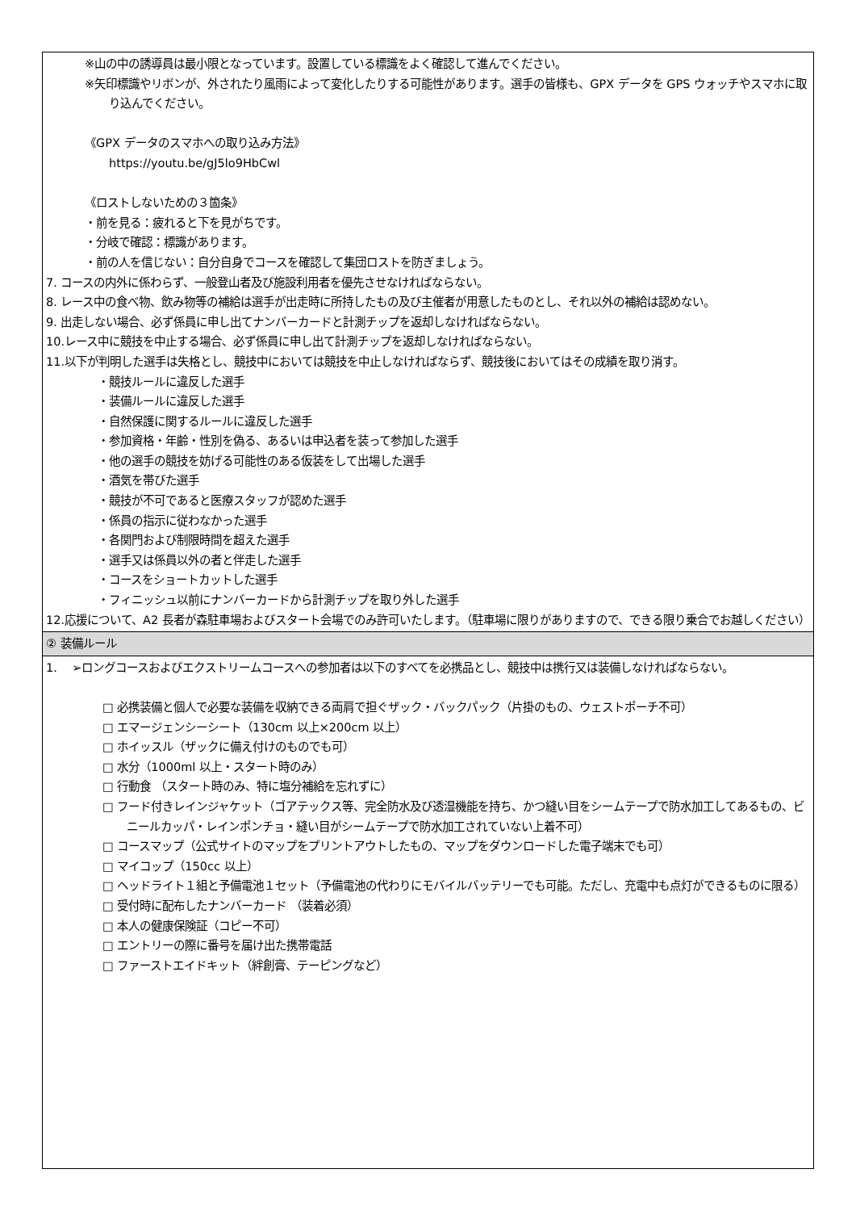| ※山の中の誘導員は最小限となっています。設置している標識をよく確認して進んでください。 ※矢印標識やリボンが、外されたり風雨によって変化したりする可能性があります。選手の皆様も、GPX データを GPS ウォッチやスマホに取り込んでください。 《GPX データのスマホへの取り込み方法》 https://youtu.be/gJ5lo9HbCwl 《ロストしないための３箇条》 ・前を見る：疲れると下を見がちです。 ・分岐で確認：標識があります。 ・前の人を信じない：自分自身でコースを確認して集団ロストを防ぎましょう。 7. コースの内外に係わらず、一般登山者及び施設利用者を優先させなければならない。 8. レース中の食べ物、飲み物等の補給は選手が出走時に所持したもの及び主催者が用意したものとし、それ以外の補給は認めない。 9. 出走しない場合、必ず係員に申し出てナンバーカードと計測チップを返却しなければならない。 10.レース中に競技を中止する場合、必ず係員に申し出て計測チップを返却しなければならない。 11.以下が判明した選手は失格とし、競技中においては競技を中止しなければならず、競技後においてはその成績を取り消す。 ・競技ルールに違反した選手 ・装備ルールに違反した選手 ・自然保護に関するルールに違反した選手 ・参加資格・年齢・性別を偽る、あるいは申込者を装って参加した選手 ・他の選手の競技を妨げる可能性のある仮装をして出場した選手 ・酒気を帯びた選手 ・競技が不可であると医療スタッフが認めた選手 ・係員の指示に従わなかった選手 ・各関門および制限時間を超えた選手 ・選手又は係員以外の者と伴走した選手 ・コースをショートカットした選手 ・フィニッシュ以前にナンバーカードから計測チップを取り外した選手 12.応援について、A2 長者が森駐車場およびスタート会場でのみ許可いたします。（駐車場に限りがありますので、できる限り乗合でお越しください） |
| ② 装備ルール |
| 1. ➢ロングコースおよびエクストリームコースへの参加者は以下のすべてを必携品とし、競技中は携行又は装備しなければならない。 □ 必携装備と個人で必要な装備を収納できる両肩で担ぐザック・バックパック（片掛のもの、ウェストポーチ不可） □ エマージェンシーシート（130cm 以上×200cm 以上） □ ホイッスル（ザックに備え付けのものでも可） □ 水分（1000ml 以上・スタート時のみ） □ 行動食 （スタート時のみ、特に塩分補給を忘れずに） □ フード付きレインジャケット（ゴアテックス等、完全防水及び透湿機能を持ち、かつ縫い目をシームテープで防水加工してあるもの、ビニールカッパ・レインポンチョ・縫い目がシームテープで防水加工されていない上着不可） □ コースマップ（公式サイトのマップをプリントアウトしたもの、マップをダウンロードした電子端末でも可） □ マイコップ（150cc 以上） □ ヘッドライト１組と予備電池１セット（予備電池の代わりにモバイルバッテリーでも可能。ただし、充電中も点灯ができるものに限る） □ 受付時に配布したナンバーカード （装着必須） □ 本人の健康保険証（コピー不可） □ エントリーの際に番号を届け出た携帯電話 □ ファーストエイドキット（絆創膏、テーピングなど） |